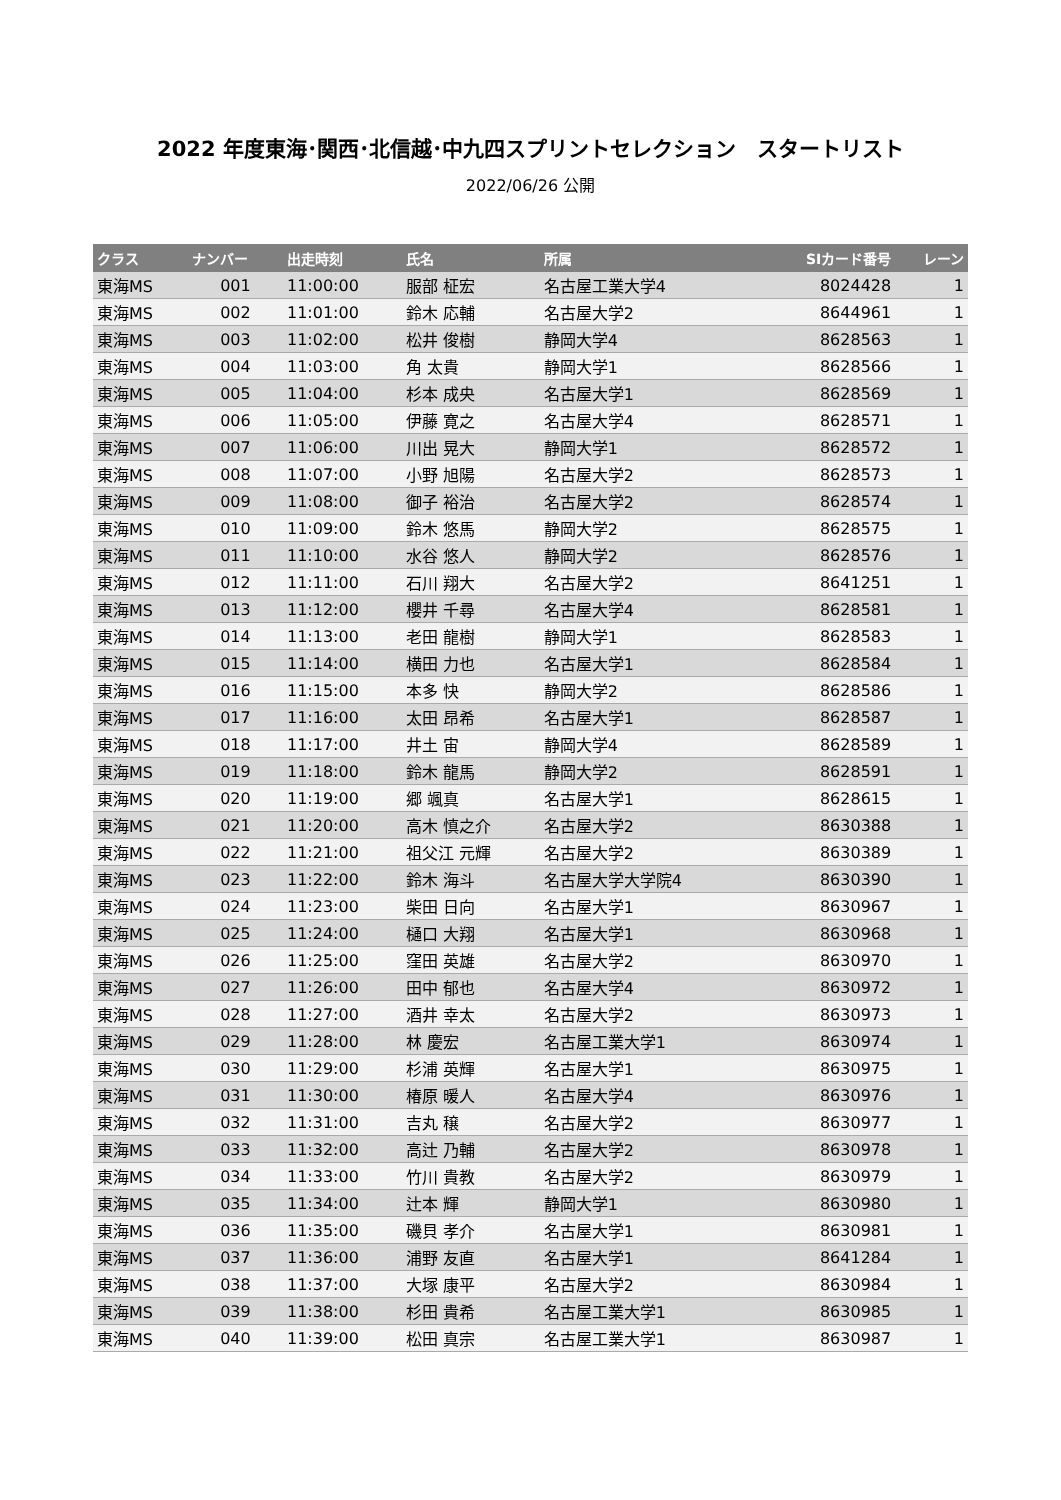2022 年度東海･関西･北信越･中九四スプリントセレクション　スタートリスト
2022/06/26 公開
| クラス | ナンバー | 出走時刻 | 氏名 | 所属 | SIカード番号 | レーン |
| --- | --- | --- | --- | --- | --- | --- |
| 東海MS | 001 | 11:00:00 | 服部 柾宏 | 名古屋工業大学4 | 8024428 | 1 |
| 東海MS | 002 | 11:01:00 | 鈴木 応輔 | 名古屋大学2 | 8644961 | 1 |
| 東海MS | 003 | 11:02:00 | 松井 俊樹 | 静岡大学4 | 8628563 | 1 |
| 東海MS | 004 | 11:03:00 | 角 太貴 | 静岡大学1 | 8628566 | 1 |
| 東海MS | 005 | 11:04:00 | 杉本 成央 | 名古屋大学1 | 8628569 | 1 |
| 東海MS | 006 | 11:05:00 | 伊藤 寛之 | 名古屋大学4 | 8628571 | 1 |
| 東海MS | 007 | 11:06:00 | 川出 晃大 | 静岡大学1 | 8628572 | 1 |
| 東海MS | 008 | 11:07:00 | 小野 旭陽 | 名古屋大学2 | 8628573 | 1 |
| 東海MS | 009 | 11:08:00 | 御子 裕治 | 名古屋大学2 | 8628574 | 1 |
| 東海MS | 010 | 11:09:00 | 鈴木 悠馬 | 静岡大学2 | 8628575 | 1 |
| 東海MS | 011 | 11:10:00 | 水谷 悠人 | 静岡大学2 | 8628576 | 1 |
| 東海MS | 012 | 11:11:00 | 石川 翔大 | 名古屋大学2 | 8641251 | 1 |
| 東海MS | 013 | 11:12:00 | 櫻井 千尋 | 名古屋大学4 | 8628581 | 1 |
| 東海MS | 014 | 11:13:00 | 老田 龍樹 | 静岡大学1 | 8628583 | 1 |
| 東海MS | 015 | 11:14:00 | 横田 力也 | 名古屋大学1 | 8628584 | 1 |
| 東海MS | 016 | 11:15:00 | 本多 快 | 静岡大学2 | 8628586 | 1 |
| 東海MS | 017 | 11:16:00 | 太田 昂希 | 名古屋大学1 | 8628587 | 1 |
| 東海MS | 018 | 11:17:00 | 井土 宙 | 静岡大学4 | 8628589 | 1 |
| 東海MS | 019 | 11:18:00 | 鈴木 龍馬 | 静岡大学2 | 8628591 | 1 |
| 東海MS | 020 | 11:19:00 | 郷 颯真 | 名古屋大学1 | 8628615 | 1 |
| 東海MS | 021 | 11:20:00 | 高木 慎之介 | 名古屋大学2 | 8630388 | 1 |
| 東海MS | 022 | 11:21:00 | 祖父江 元輝 | 名古屋大学2 | 8630389 | 1 |
| 東海MS | 023 | 11:22:00 | 鈴木 海斗 | 名古屋大学大学院4 | 8630390 | 1 |
| 東海MS | 024 | 11:23:00 | 柴田 日向 | 名古屋大学1 | 8630967 | 1 |
| 東海MS | 025 | 11:24:00 | 樋口 大翔 | 名古屋大学1 | 8630968 | 1 |
| 東海MS | 026 | 11:25:00 | 窪田 英雄 | 名古屋大学2 | 8630970 | 1 |
| 東海MS | 027 | 11:26:00 | 田中 郁也 | 名古屋大学4 | 8630972 | 1 |
| 東海MS | 028 | 11:27:00 | 酒井 幸太 | 名古屋大学2 | 8630973 | 1 |
| 東海MS | 029 | 11:28:00 | 林 慶宏 | 名古屋工業大学1 | 8630974 | 1 |
| 東海MS | 030 | 11:29:00 | 杉浦 英輝 | 名古屋大学1 | 8630975 | 1 |
| 東海MS | 031 | 11:30:00 | 椿原 暖人 | 名古屋大学4 | 8630976 | 1 |
| 東海MS | 032 | 11:31:00 | 吉丸 穣 | 名古屋大学2 | 8630977 | 1 |
| 東海MS | 033 | 11:32:00 | 高辻 乃輔 | 名古屋大学2 | 8630978 | 1 |
| 東海MS | 034 | 11:33:00 | 竹川 貴教 | 名古屋大学2 | 8630979 | 1 |
| 東海MS | 035 | 11:34:00 | 辻本 輝 | 静岡大学1 | 8630980 | 1 |
| 東海MS | 036 | 11:35:00 | 磯貝 孝介 | 名古屋大学1 | 8630981 | 1 |
| 東海MS | 037 | 11:36:00 | 浦野 友直 | 名古屋大学1 | 8641284 | 1 |
| 東海MS | 038 | 11:37:00 | 大塚 康平 | 名古屋大学2 | 8630984 | 1 |
| 東海MS | 039 | 11:38:00 | 杉田 貴希 | 名古屋工業大学1 | 8630985 | 1 |
| 東海MS | 040 | 11:39:00 | 松田 真宗 | 名古屋工業大学1 | 8630987 | 1 |